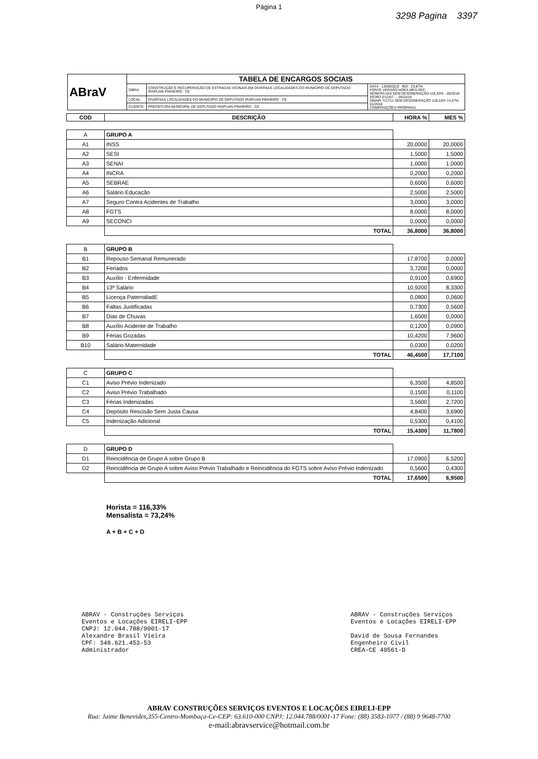Página 1
3298 Pagina 3397
| ABraV | TABELA DE ENCARGOS SOCIAIS | | |
| | OBRA: | CONSTRUÇÃO E RECUPERAÇÃO DE ESTRADAS VICINAIS EM DIVERSAS LOCALIDADES DO MUNICÍPIO DE DEPUTADO IRAPUAN PINHEIRO - CE | DATA : 13/09/2019 BDI : 23,87% FONTE VERSÃO HORA MES REF. SEINFRA 024 SEM DESONERAÇÃO 116,33% - 05/2016 SICRO 2/11/07 - - 05/2019 SINAPI 7/17/11 SEM DESONERAÇÃO 118,10% 74,47% 01/2018 COMPOSIÇÕES PRÓPRIAS |
| | LOCAL: | DIVERSAS LOCALIDADES DO MUNICÍPIO DE DEPUTADO IRAPUAN PINHEIRO - CE | |
| | CLIENTE: | PREFEITURA MUNICIPAL DE DEPUTADO IRAPUAN PINHEIRO - CE | |
| COD | DESCRIÇÃO | HORA % | MES % |
| --- | --- | --- | --- |
| A | GRUPO A | | |
| A1 | INSS | 20,0000 | 20,0000 |
| A2 | SESI | 1,5000 | 1,5000 |
| A3 | SENAI | 1,0000 | 1,0000 |
| A4 | INCRA | 0,2000 | 0,2000 |
| A5 | SEBRAE | 0,6000 | 0,6000 |
| A6 | Salário Educação | 2,5000 | 2,5000 |
| A7 | Seguro Contra Acidentes de Trabalho | 3,0000 | 3,0000 |
| A8 | FGTS | 8,0000 | 8,0000 |
| A9 | SECONCI | 0,0000 | 0,0000 |
| | TOTAL | 36,8000 | 36,8000 |
| B | GRUPO B | | |
| B1 | Repouso Semanal Remunerado | 17,8700 | 0,0000 |
| B2 | Feriados | 3,7200 | 0,0000 |
| B3 | Auxílio - Enfermidade | 0,9100 | 0,6900 |
| B4 | 13º Salário | 10,9200 | 8,3300 |
| B5 | Licença PaternidadE | 0,0800 | 0,0600 |
| B6 | Faltas Justificadas | 0,7300 | 0,5600 |
| B7 | Dias de Chuvas | 1,6500 | 0,0000 |
| B8 | Auxílio Acidente de Trabalho | 0,1200 | 0,0900 |
| B9 | Férias Gozadas | 10,4200 | 7,9600 |
| B10 | Salário Maternidade | 0,0300 | 0,0200 |
| | TOTAL | 46,4500 | 17,7100 |
| C | GRUPO C | | |
| C1 | Aviso Prévio Indenizado | 6,3500 | 4,8500 |
| C2 | Aviso Prévio Trabalhado | 0,1500 | 0,1100 |
| C3 | Férias Indenizadas | 3,5600 | 2,7200 |
| C4 | Depósito Rescisão Sem Justa Causa | 4,8400 | 3,6900 |
| C5 | Indenização Adicional | 0,5300 | 0,4100 |
| | TOTAL | 15,4300 | 11,7800 |
| D | GRUPO D | | |
| D1 | Reincidência de Grupo A sobre Grupo B | 17,0900 | 6,5200 |
| D2 | Reincidência de Grupo A sobre Aviso Prévio Trabalhado e Reincidência do FGTS sobre Aviso Prévio Indenizado | 0,5600 | 0,4300 |
| | TOTAL | 17,6500 | 6,9500 |
Horista = 116,33%
Mensalista = 73,24%
A + B + C + D
ABRAV - Construções Serviços
Eventos e Locações EIRELI-EPP
CNPJ: 12.044.788/0001-17
Alexandre Brasil Vieira
CPF: 348.621.453-53
Administrador
ABRAV - Construções Serviços
Eventos e Locações EIRELI-EPP
David de Sousa Fernandes
Engenheiro Civil
CREA-CE 40561-D
ABRAV CONSTRUÇÕES SERVIÇOS EVENTOS E LOCAÇÕES EIRELI-EPP
Rua: Jaime Benevides,355-Centro-Mombaça-Ce-CEP: 63.610-000 CNPJ: 12.044.788/0001-17 Fone: (88) 3583-1077 / (88) 9 9648-7700
e-mail:abravservice@hotmail.com.br